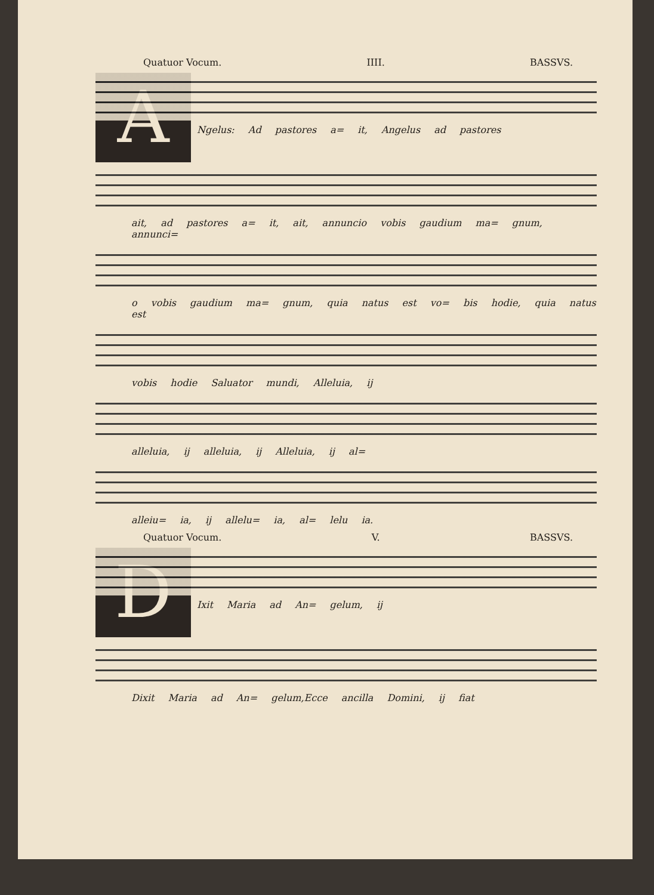Quatuor Vocum. IIII. BASSVS.
A
Ngelus: Ad pastores a= it, Angelus ad pastores
ait, ad pastores a= it, ait, annuncio vobis gaudium ma= gnum, annunci=
o vobis gaudium ma= gnum, quia natus est vo= bis hodie, quia natus est
vobis hodie Saluator mundi, Alleluia, ij
alleluia, ij alleluia, ij Alleluia, ij al=
alleiu= ia, ij allelu= ia, al= lelu ia.
Quatuor Vocum. V. BASSVS.
D
Ixit Maria ad An= gelum, ij
Dixit Maria ad An= gelum,Ecce ancilla Domini, ij fiat